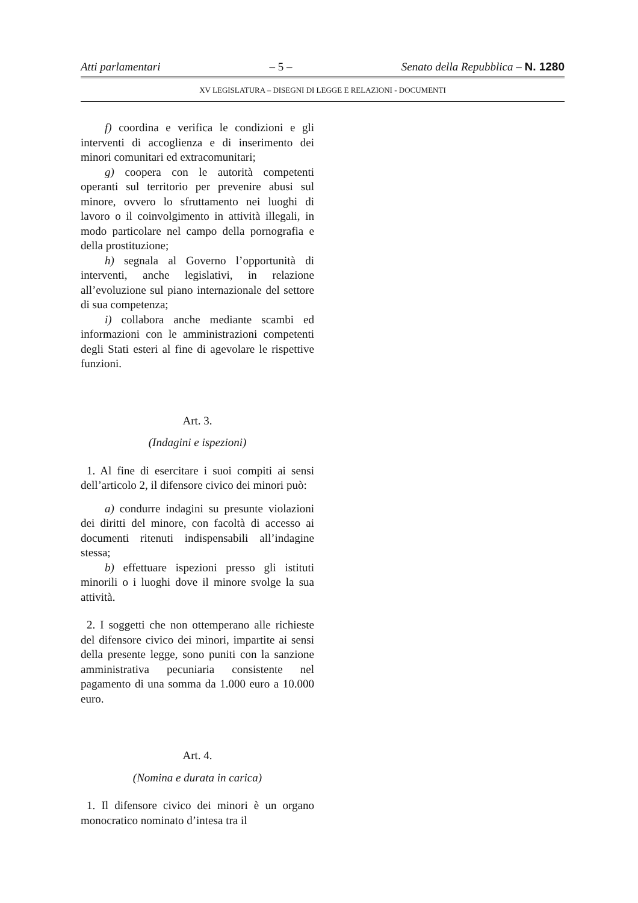Atti parlamentari – 5 – Senato della Repubblica – N. 1280
XV LEGISLATURA – DISEGNI DI LEGGE E RELAZIONI - DOCUMENTI
f) coordina e verifica le condizioni e gli interventi di accoglienza e di inserimento dei minori comunitari ed extracomunitari;
g) coopera con le autorità competenti operanti sul territorio per prevenire abusi sul minore, ovvero lo sfruttamento nei luoghi di lavoro o il coinvolgimento in attività illegali, in modo particolare nel campo della pornografia e della prostituzione;
h) segnala al Governo l’opportunità di interventi, anche legislativi, in relazione all’evoluzione sul piano internazionale del settore di sua competenza;
i) collabora anche mediante scambi ed informazioni con le amministrazioni competenti degli Stati esteri al fine di agevolare le rispettive funzioni.
Art. 3.
(Indagini e ispezioni)
1. Al fine di esercitare i suoi compiti ai sensi dell’articolo 2, il difensore civico dei minori può:
a) condurre indagini su presunte violazioni dei diritti del minore, con facoltà di accesso ai documenti ritenuti indispensabili all’indagine stessa;
b) effettuare ispezioni presso gli istituti minorili o i luoghi dove il minore svolge la sua attività.
2. I soggetti che non ottemperano alle richieste del difensore civico dei minori, impartite ai sensi della presente legge, sono puniti con la sanzione amministrativa pecuniaria consistente nel pagamento di una somma da 1.000 euro a 10.000 euro.
Art. 4.
(Nomina e durata in carica)
1. Il difensore civico dei minori è un organo monocratico nominato d’intesa tra il